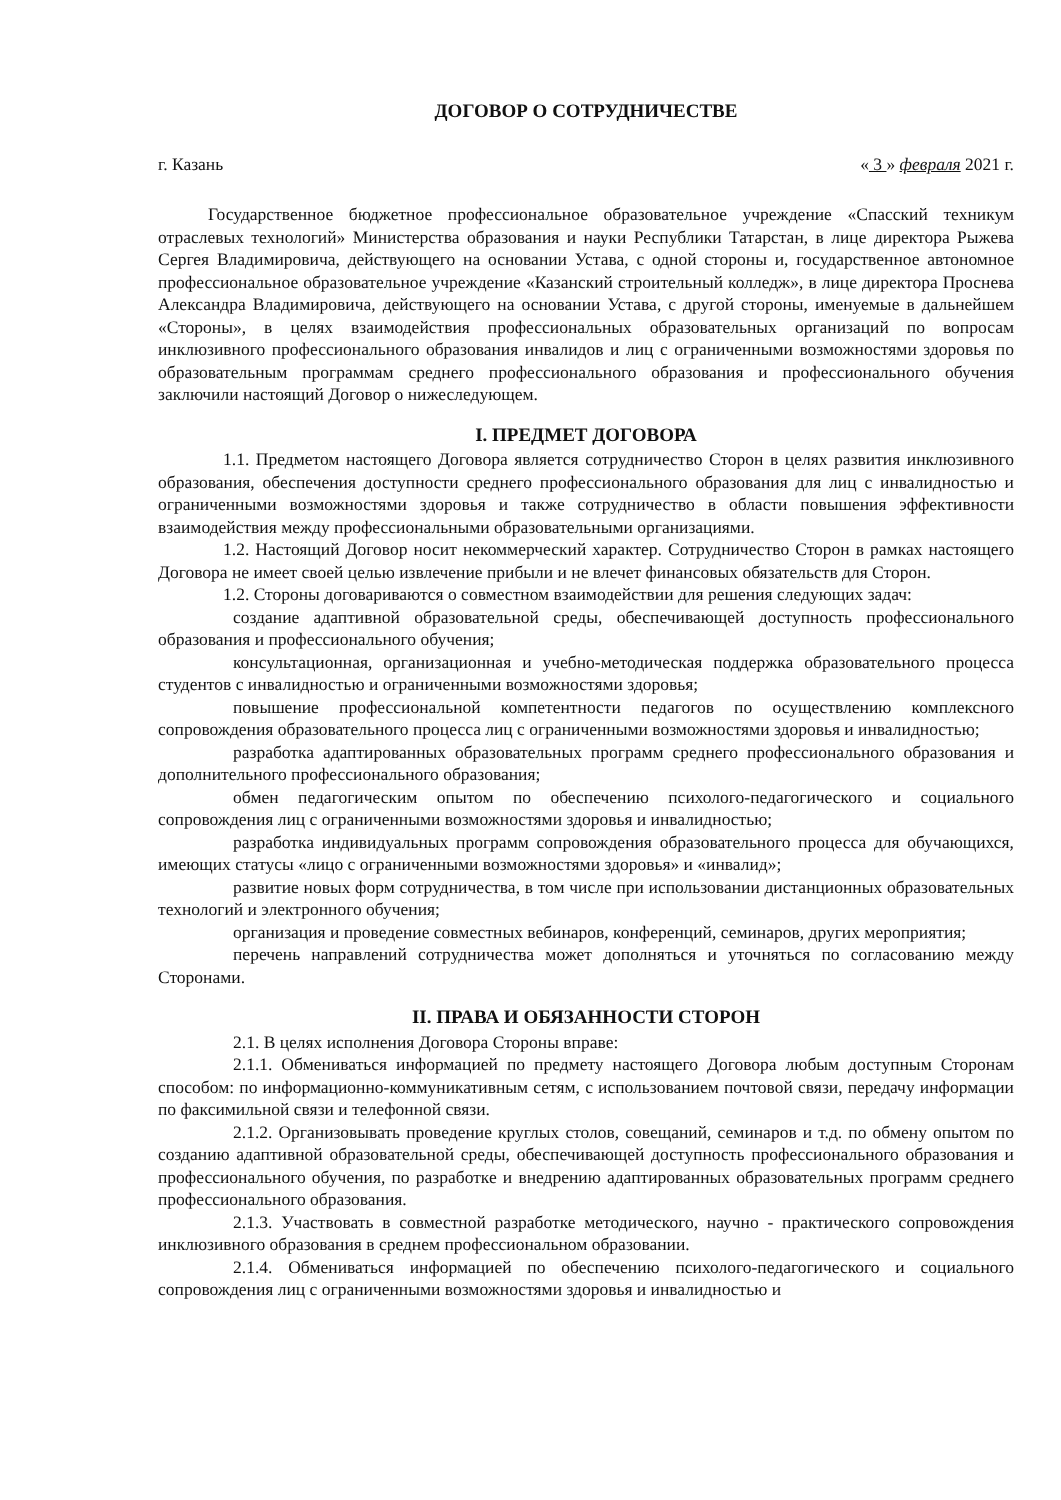ДОГОВОР О СОТРУДНИЧЕСТВЕ
г. Казань « 3 » февраля 2021 г.
Государственное бюджетное профессиональное образовательное учреждение «Спасский техникум отраслевых технологий» Министерства образования и науки Республики Татарстан, в лице директора Рыжева Сергея Владимировича, действующего на основании Устава, с одной стороны и, государственное автономное профессиональное образовательное учреждение «Казанский строительный колледж», в лице директора Проснева Александра Владимировича, действующего на основании Устава, с другой стороны, именуемые в дальнейшем «Стороны», в целях взаимодействия профессиональных образовательных организаций по вопросам инклюзивного профессионального образования инвалидов и лиц с ограниченными возможностями здоровья по образовательным программам среднего профессионального образования и профессионального обучения заключили настоящий Договор о нижеследующем.
I. ПРЕДМЕТ ДОГОВОРА
1.1. Предметом настоящего Договора является сотрудничество Сторон в целях развития инклюзивного образования, обеспечения доступности среднего профессионального образования для лиц с инвалидностью и ограниченными возможностями здоровья и также сотрудничество в области повышения эффективности взаимодействия между профессиональными образовательными организациями.
1.2. Настоящий Договор носит некоммерческий характер. Сотрудничество Сторон в рамках настоящего Договора не имеет своей целью извлечение прибыли и не влечет финансовых обязательств для Сторон.
1.2. Стороны договариваются о совместном взаимодействии для решения следующих задач:
создание адаптивной образовательной среды, обеспечивающей доступность профессионального образования и профессионального обучения;
консультационная, организационная и учебно-методическая поддержка образовательного процесса студентов с инвалидностью и ограниченными возможностями здоровья;
повышение профессиональной компетентности педагогов по осуществлению комплексного сопровождения образовательного процесса лиц с ограниченными возможностями здоровья и инвалидностью;
разработка адаптированных образовательных программ среднего профессионального образования и дополнительного профессионального образования;
обмен педагогическим опытом по обеспечению психолого-педагогического и социального сопровождения лиц с ограниченными возможностями здоровья и инвалидностью;
разработка индивидуальных программ сопровождения образовательного процесса для обучающихся, имеющих статусы «лицо с ограниченными возможностями здоровья» и «инвалид»;
развитие новых форм сотрудничества, в том числе при использовании дистанционных образовательных технологий и электронного обучения;
организация и проведение совместных вебинаров, конференций, семинаров, других мероприятия;
перечень направлений сотрудничества может дополняться и уточняться по согласованию между Сторонами.
II. ПРАВА И ОБЯЗАННОСТИ СТОРОН
2.1. В целях исполнения Договора Стороны вправе:
2.1.1. Обмениваться информацией по предмету настоящего Договора любым доступным Сторонам способом: по информационно-коммуникативным сетям, с использованием почтовой связи, передачу информации по факсимильной связи и телефонной связи.
2.1.2. Организовывать проведение круглых столов, совещаний, семинаров и т.д. по обмену опытом по созданию адаптивной образовательной среды, обеспечивающей доступность профессионального образования и профессионального обучения, по разработке и внедрению адаптированных образовательных программ среднего профессионального образования.
2.1.3. Участвовать в совместной разработке методического, научно - практического сопровождения инклюзивного образования в среднем профессиональном образовании.
2.1.4. Обмениваться информацией по обеспечению психолого-педагогического и социального сопровождения лиц с ограниченными возможностями здоровья и инвалидностью и